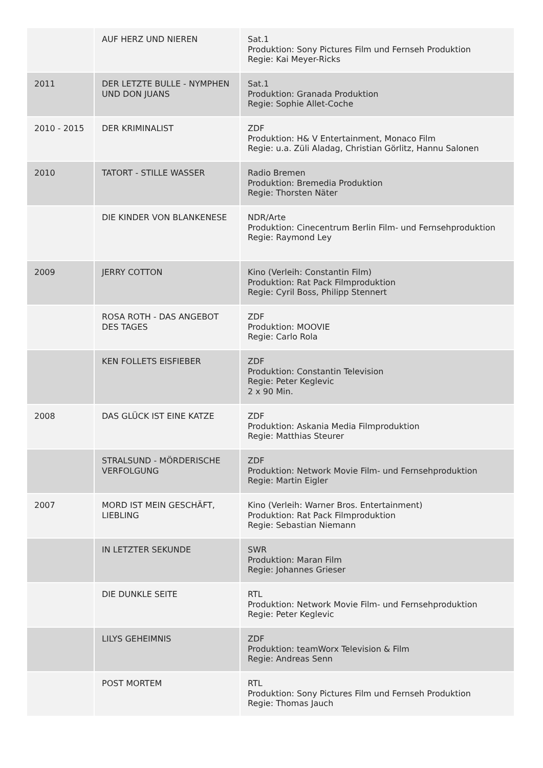| | AUF HERZ UND NIEREN | Sat.1 Produktion: Sony Pictures Film und Fernseh Produktion Regie: Kai Meyer-Ricks |
| 2011 | DER LETZTE BULLE - NYMPHEN UND DON JUANS | Sat.1 Produktion: Granada Produktion Regie: Sophie Allet-Coche |
| 2010 - 2015 | DER KRIMINALIST | ZDF Produktion: H& V Entertainment, Monaco Film Regie: u.a. Züli Aladag, Christian Görlitz, Hannu Salonen |
| 2010 | TATORT - STILLE WASSER | Radio Bremen Produktion: Bremedia Produktion Regie: Thorsten Näter |
| | DIE KINDER VON BLANKENESE | NDR/Arte Produktion: Cinecentrum Berlin Film- und Fernsehproduktion Regie: Raymond Ley |
| 2009 | JERRY COTTON | Kino (Verleih: Constantin Film) Produktion: Rat Pack Filmproduktion Regie: Cyril Boss, Philipp Stennert |
| | ROSA ROTH - DAS ANGEBOT DES TAGES | ZDF Produktion: MOOVIE Regie: Carlo Rola |
| | KEN FOLLETS EISFIEBER | ZDF Produktion: Constantin Television Regie: Peter Keglevic 2 x 90 Min. |
| 2008 | DAS GLÜCK IST EINE KATZE | ZDF Produktion: Askania Media Filmproduktion Regie: Matthias Steurer |
| | STRALSUND - MÖRDERISCHE VERFOLGUNG | ZDF Produktion: Network Movie Film- und Fernsehproduktion Regie: Martin Eigler |
| 2007 | MORD IST MEIN GESCHÄFT, LIEBLING | Kino (Verleih: Warner Bros. Entertainment) Produktion: Rat Pack Filmproduktion Regie: Sebastian Niemann |
| | IN LETZTER SEKUNDE | SWR Produktion: Maran Film Regie: Johannes Grieser |
| | DIE DUNKLE SEITE | RTL Produktion: Network Movie Film- und Fernsehproduktion Regie: Peter Keglevic |
| | LILYS GEHEIMNIS | ZDF Produktion: teamWorx Television & Film Regie: Andreas Senn |
| | POST MORTEM | RTL Produktion: Sony Pictures Film und Fernseh Produktion Regie: Thomas Jauch |